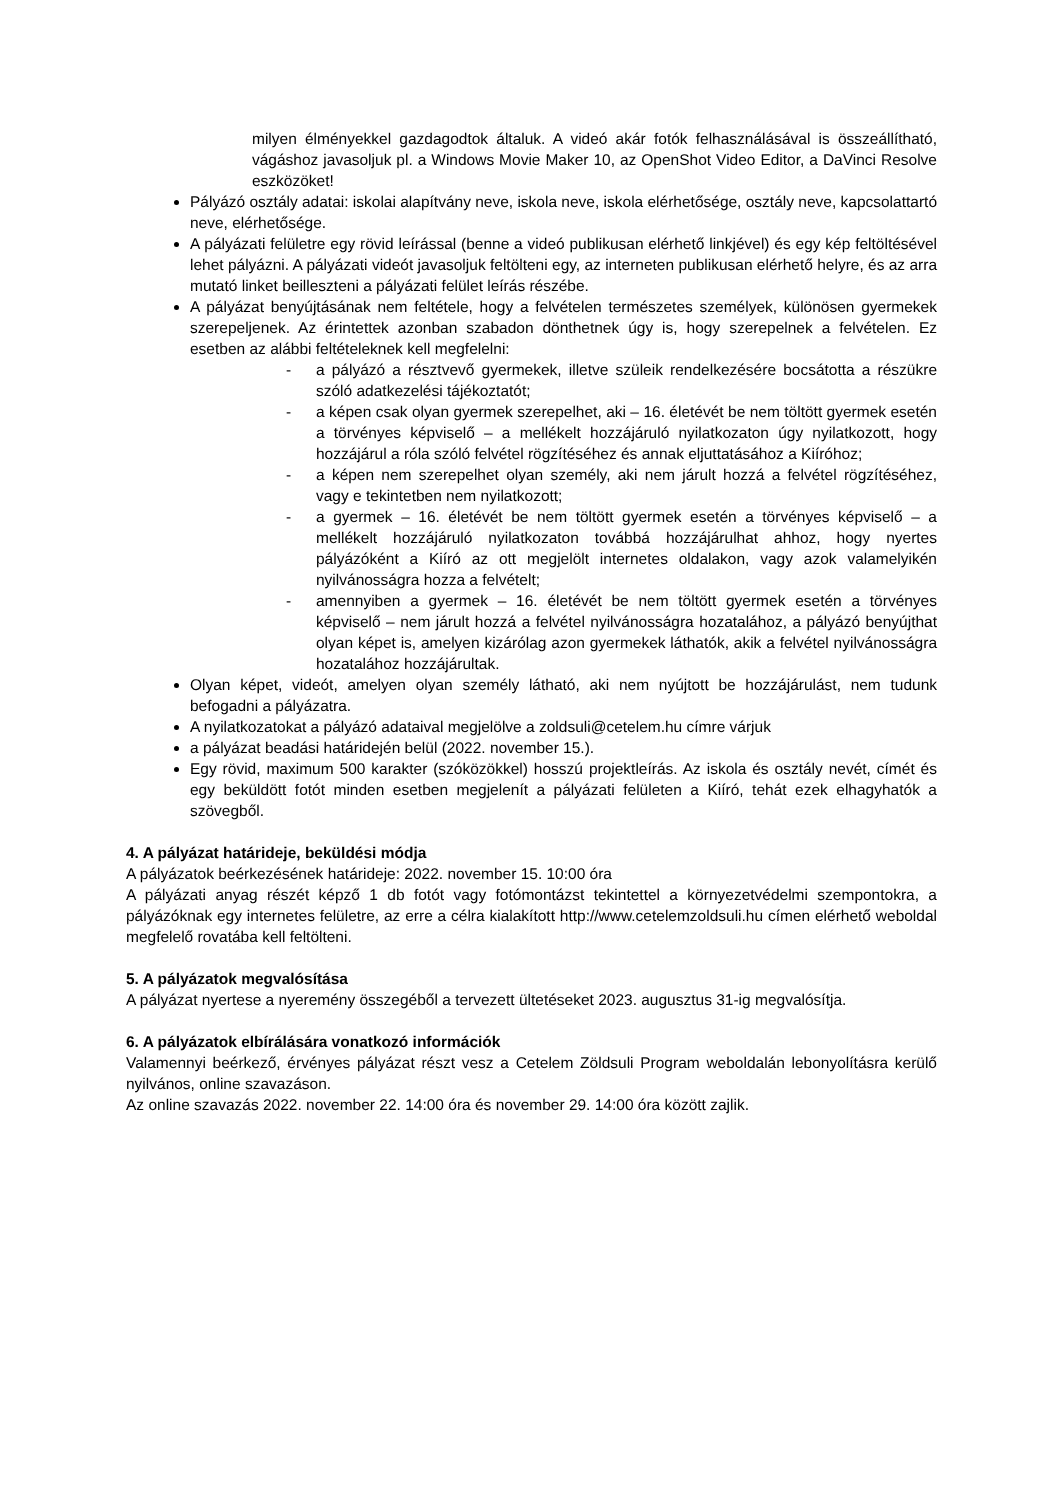milyen élményekkel gazdagodtok általuk. A videó akár fotók felhasználásával is összeállítható, vágáshoz javasoljuk pl. a Windows Movie Maker 10, az OpenShot Video Editor, a DaVinci Resolve eszközöket!
Pályázó osztály adatai: iskolai alapítvány neve, iskola neve, iskola elérhetősége, osztály neve, kapcsolattartó neve, elérhetősége.
A pályázati felületre egy rövid leírással (benne a videó publikusan elérhető linkjével) és egy kép feltöltésével lehet pályázni. A pályázati videót javasoljuk feltölteni egy, az interneten publikusan elérhető helyre, és az arra mutató linket beilleszteni a pályázati felület leírás részébe.
A pályázat benyújtásának nem feltétele, hogy a felvételen természetes személyek, különösen gyermekek szerepeljenek. Az érintettek azonban szabadon dönthetnek úgy is, hogy szerepelnek a felvételen. Ez esetben az alábbi feltételeknek kell megfelelni:
- a pályázó a résztvevő gyermekek, illetve szüleik rendelkezésére bocsátotta a részükre szóló adatkezelési tájékoztatót;
- a képen csak olyan gyermek szerepelhet, aki – 16. életévét be nem töltött gyermek esetén a törvényes képviselő – a mellékelt hozzájáruló nyilatkozaton úgy nyilatkozott, hogy hozzájárul a róla szóló felvétel rögzítéséhez és annak eljuttatásához a Kiíróhoz;
- a képen nem szerepelhet olyan személy, aki nem járult hozzá a felvétel rögzítéséhez, vagy e tekintetben nem nyilatkozott;
- a gyermek – 16. életévét be nem töltött gyermek esetén a törvényes képviselő – a mellékelt hozzájáruló nyilatkozaton továbbá hozzájárulhat ahhoz, hogy nyertes pályázóként a Kiíró az ott megjelölt internetes oldalakon, vagy azok valamelyikén nyilvánosságra hozza a felvételt;
- amennyiben a gyermek – 16. életévét be nem töltött gyermek esetén a törvényes képviselő – nem járult hozzá a felvétel nyilvánosságra hozatalához, a pályázó benyújthat olyan képet is, amelyen kizárólag azon gyermekek láthatók, akik a felvétel nyilvánosságra hozatalához hozzájárultak.
Olyan képet, videót, amelyen olyan személy látható, aki nem nyújtott be hozzájárulást, nem tudunk befogadni a pályázatra.
A nyilatkozatokat a pályázó adataival megjelölve a zoldsuli@cetelem.hu címre várjuk
a pályázat beadási határidején belül (2022. november 15.).
Egy rövid, maximum 500 karakter (szóközökkel) hosszú projektleírás. Az iskola és osztály nevét, címét és egy beküldött fotót minden esetben megjelenít a pályázati felületen a Kiíró, tehát ezek elhagyhatók a szövegből.
4. A pályázat határideje, beküldési módja
A pályázatok beérkezésének határideje: 2022. november 15. 10:00 óra
A pályázati anyag részét képző 1 db fotót vagy fotómontázst tekintettel a környezetvédelmi szempontokra, a pályázóknak egy internetes felületre, az erre a célra kialakított http://www.cetelemzoldsuli.hu címen elérhető weboldal megfelelő rovatába kell feltölteni.
5. A pályázatok megvalósítása
A pályázat nyertese a nyeremény összegéből a tervezett ültetéseket 2023. augusztus 31-ig megvalósítja.
6. A pályázatok elbírálására vonatkozó információk
Valamennyi beérkező, érvényes pályázat részt vesz a Cetelem Zöldsuli Program weboldalán lebonyolításra kerülő nyilvános, online szavazáson.
Az online szavazás 2022. november 22. 14:00 óra és november 29. 14:00 óra között zajlik.